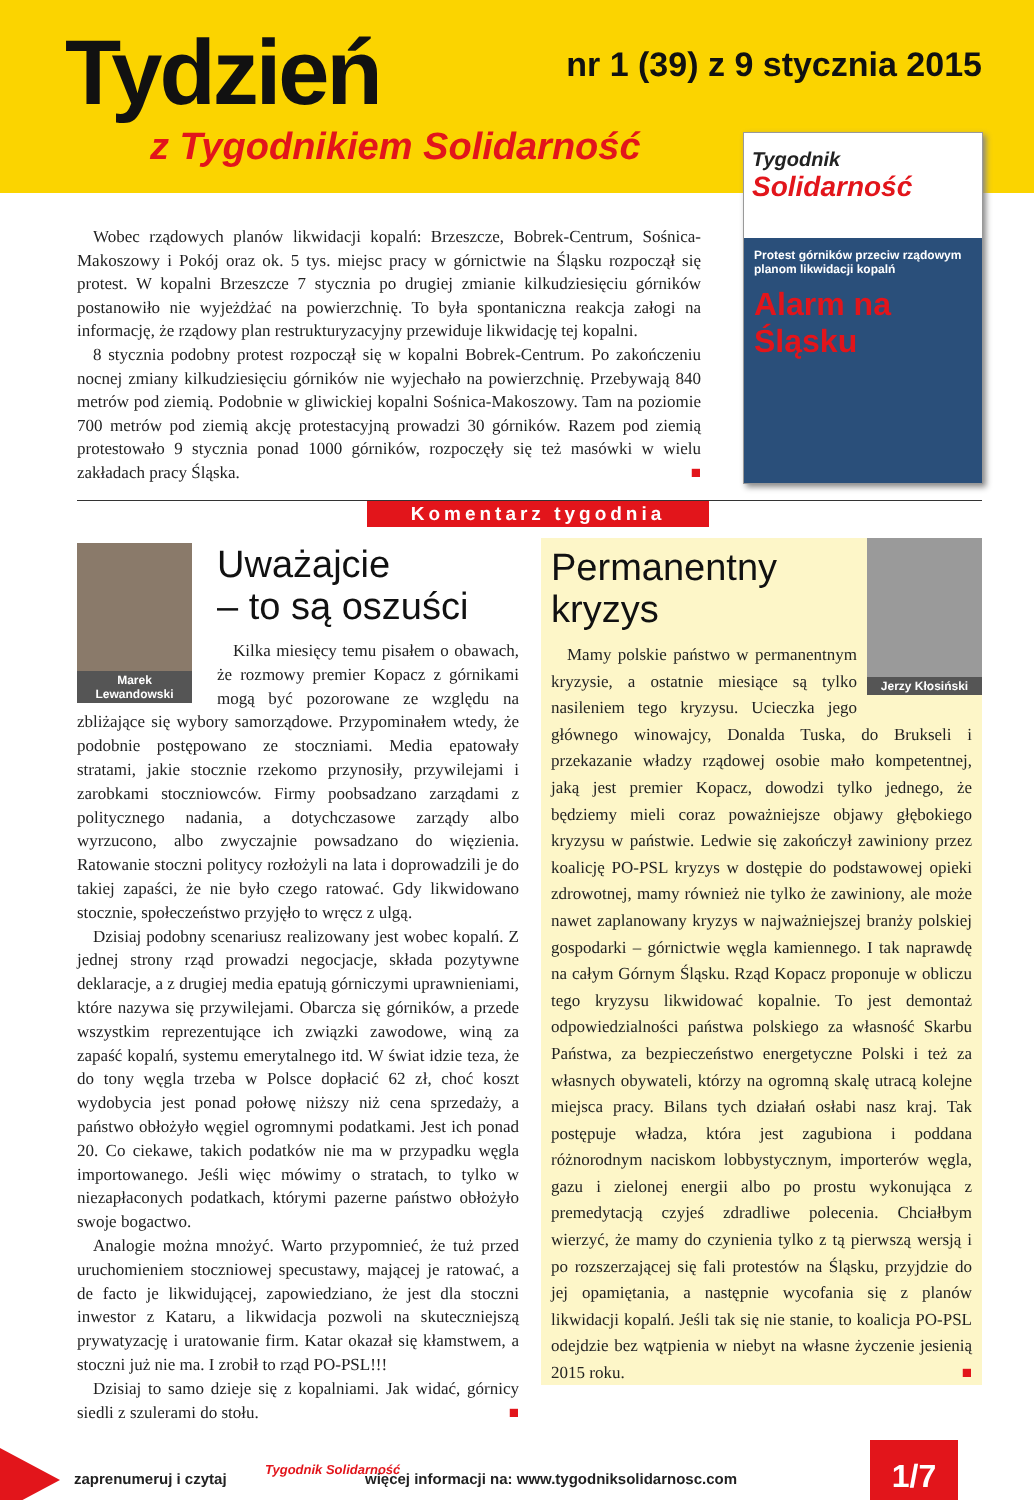Tydzień nr 1 (39) z 9 stycznia 2015
z Tygodnikiem Solidarność
Tygodnik Solidarność
Protest górników przeciw rządowym planom likwidacji kopalń
Alarm na Śląsku
Wobec rządowych planów likwidacji kopalń: Brzeszcze, Bobrek-Centrum, Sośnica-Makoszowy i Pokój oraz ok. 5 tys. miejsc pracy w górnictwie na Śląsku rozpoczął się protest. W kopalni Brzeszcze 7 stycznia po drugiej zmianie kilkudziesięciu górników postanowiło nie wyjeżdżać na powierzchnię. To była spontaniczna reakcja załogi na informację, że rządowy plan restrukturyzacyjny przewiduje likwidację tej kopalni.
8 stycznia podobny protest rozpoczął się w kopalni Bobrek-Centrum. Po zakończeniu nocnej zmiany kilkudziesięciu górników nie wyjechało na powierzchnię. Przebywają 840 metrów pod ziemią. Podobnie w gliwickiej kopalni Sośnica-Makoszowy. Tam na poziomie 700 metrów pod ziemią akcję protestacyjną prowadzi 30 górników. Razem pod ziemią protestowało 9 stycznia ponad 1000 górników, rozpoczęły się też masówki w wielu zakładach pracy Śląska. ■
Komentarz tygodnia
Marek Lewandowski
Uważajcie
– to są oszuści
Kilka miesięcy temu pisałem o obawach, że rozmowy premier Kopacz z górnikami mogą być pozorowane ze względu na zbliżające się wybory samorządowe. Przypominałem wtedy, że podobnie postępowano ze stoczniami. Media epatowały stratami, jakie stocznie rzekomo przynosiły, przywilejami i zarobkami stoczniowców. Firmy poobsadzano zarządami z politycznego nadania, a dotychczasowe zarządy albo wyrzucono, albo zwyczajnie powsadzano do więzienia. Ratowanie stoczni politycy rozłożyli na lata i doprowadzili je do takiej zapaści, że nie było czego ratować. Gdy likwidowano stocznie, społeczeństwo przyjęło to wręcz z ulgą.
Dzisiaj podobny scenariusz realizowany jest wobec kopalń. Z jednej strony rząd prowadzi negocjacje, składa pozytywne deklaracje, a z drugiej media epatują górniczymi uprawnieniami, które nazywa się przywilejami. Obarcza się górników, a przede wszystkim reprezentujące ich związki zawodowe, winą za zapaść kopalń, systemu emerytalnego itd. W świat idzie teza, że do tony węgla trzeba w Polsce dopłacić 62 zł, choć koszt wydobycia jest ponad połowę niższy niż cena sprzedaży, a państwo obłożyło węgiel ogromnymi podatkami. Jest ich ponad 20. Co ciekawe, takich podatków nie ma w przypadku węgla importowanego. Jeśli więc mówimy o stratach, to tylko w niezapłaconych podatkach, którymi pazerne państwo obłożyło swoje bogactwo.
Analogie można mnożyć. Warto przypomnieć, że tuż przed uruchomieniem stoczniowej specustawy, mającej je ratować, a de facto je likwidującej, zapowiedziano, że jest dla stoczni inwestor z Kataru, a likwidacja pozwoli na skuteczniejszą prywatyzację i uratowanie firm. Katar okazał się kłamstwem, a stoczni już nie ma. I zrobił to rząd PO-PSL!!!
Dzisiaj to samo dzieje się z kopalniami. Jak widać, górnicy siedli z szulerami do stołu. ■
Jerzy Kłosiński
Permanentny
kryzys
Mamy polskie państwo w permanentnym kryzysie, a ostatnie miesiące są tylko nasileniem tego kryzysu. Ucieczka jego głównego winowajcy, Donalda Tuska, do Brukseli i przekazanie władzy rządowej osobie mało kompetentnej, jaką jest premier Kopacz, dowodzi tylko jednego, że będziemy mieli coraz poważniejsze objawy głębokiego kryzysu w państwie. Ledwie się zakończył zawiniony przez koalicję PO-PSL kryzys w dostępie do podstawowej opieki zdrowotnej, mamy również nie tylko że zawiniony, ale może nawet zaplanowany kryzys w najważniejszej branży polskiej gospodarki – górnictwie węgla kamiennego. I tak naprawdę na całym Górnym Śląsku. Rząd Kopacz proponuje w obliczu tego kryzysu likwidować kopalnie. To jest demontaż odpowiedzialności państwa polskiego za własność Skarbu Państwa, za bezpieczeństwo energetyczne Polski i też za własnych obywateli, którzy na ogromną skalę utracą kolejne miejsca pracy. Bilans tych działań osłabi nasz kraj. Tak postępuje władza, która jest zagubiona i poddana różnorodnym naciskom lobbystycznym, importerów węgla, gazu i zielonej energii albo po prostu wykonująca z premedytacją czyjeś zdradliwe polecenia. Chciałbym wierzyć, że mamy do czynienia tylko z tą pierwszą wersją i po rozszerzającej się fali protestów na Śląsku, przyjdzie do jej opamiętania, a następnie wycofania się z planów likwidacji kopalń. Jeśli tak się nie stanie, to koalicja PO-PSL odejdzie bez wątpienia w niebyt na własne życzenie jesienią 2015 roku. ■
zaprenumeruj i czytaj
Tygodnik Solidarność
więcej informacji na: www.tygodniksolidarnosc.com
1/7